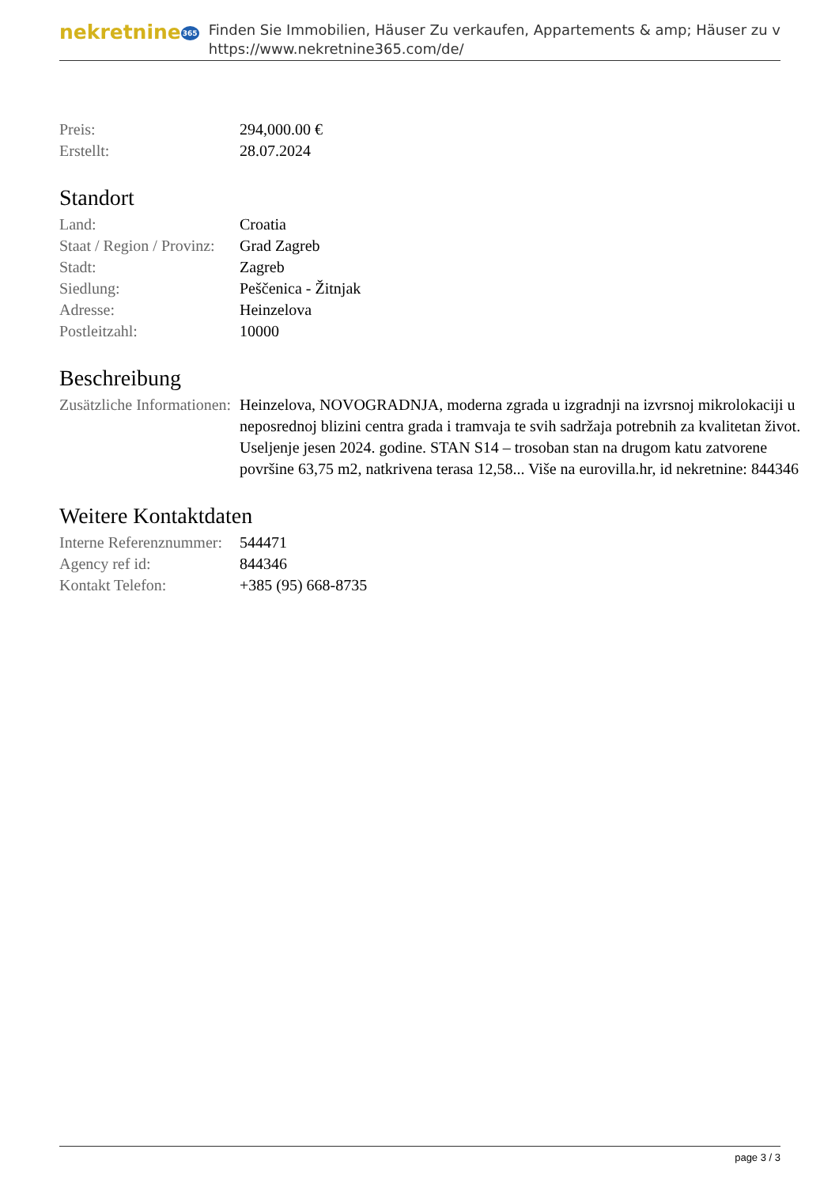nekretnine365
Finden Sie Immobilien, Häuser Zu verkaufen, Appartements & amp; Häuser zu v
https://www.nekretnine365.com/de/
| Preis: | 294,000.00 € |
| Erstellt: | 28.07.2024 |
Standort
| Land: | Croatia |
| Staat / Region / Provinz: | Grad Zagreb |
| Stadt: | Zagreb |
| Siedlung: | Peščenica - Žitnjak |
| Adresse: | Heinzelova |
| Postleitzahl: | 10000 |
Beschreibung
| Zusätzliche Informationen: | Heinzelova, NOVOGRADNJA, moderna zgrada u izgradnji na izvrsnoj mikrolokaciji u neposrednoj blizini centra grada i tramvaja te svih sadržaja potrebnih za kvalitetan život. Useljenje jesen 2024. godine. STAN S14 – trosoban stan na drugom katu zatvorene površine 63,75 m2, natkrivena terasa 12,58... Više na eurovilla.hr, id nekretnine: 844346 |
Weitere Kontaktdaten
| Interne Referenznummer: | 544471 |
| Agency ref id: | 844346 |
| Kontakt Telefon: | +385 (95) 668-8735 |
page 3 / 3